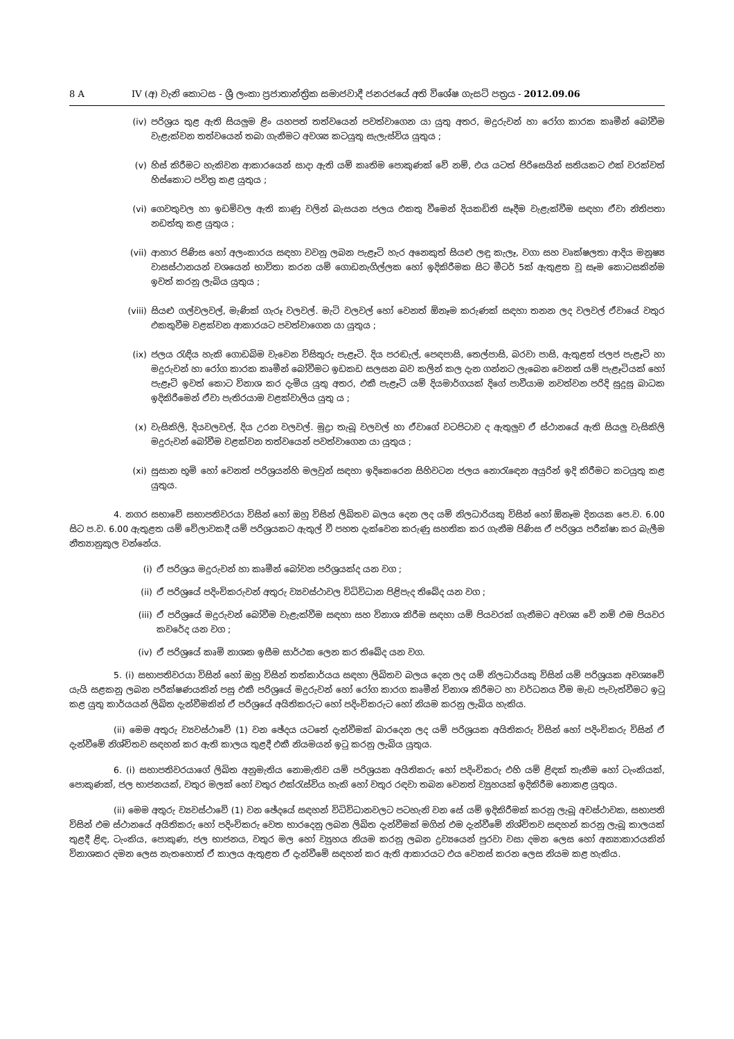8 A IV (අ) වැනි කොටස - ශ්‍රී ලංකා ප්‍රජාතාන්ත්‍රික සමාජවාදී ජනරජයේ අති විශේෂ ගැසට් පත්‍රය - 2012.09.06
(iv) පරිශ්‍රය තුළ ඇති සියලුම ළිං යහපත් තත්වයෙන් පවත්වාගෙන යා යුතු අතර, මදුරුවන් හා රෝග කාරක කෘමීන් බෝවීම වැළැක්වන තත්වයෙන් තබා ගැනීමට අවශ්‍ය කටයුතු සැලැස්විය යුතුය ;
(v) හිස් කිරීමට හැකිවන ආකාරයෙන් සාදා ඇති යම් කෘතිම පොකුණක් වේ නම්, එය යටත් පිරිසෙයින් සතියකට එක් වරක්වත් හිස්කොට පවිත්‍ර කළ යුතුය ;
(vi) ගෙවතුවල හා ඉඩම්වල ඇති කාණු වලින් බැසයන ජලය එකතු වීමෙන් දියකඩිති සෑදීම වැළැක්වීම සඳහා ඒවා නිතිපතා නඩත්තු කළ යුතුය ;
(vii) ආහාර පිණිස හෝ අලංකාරය සඳහා වවනු ලබන පැළෑටි හැර අනෙකුත් සියළු ලඳු කැලෑ, වගා සහ වෘක්ෂලතා ආදිය මනුෂ්‍ය වාසස්ථානයන් වශයෙන් භාවිතා කරන යම් ගොඩනැගිල්ලක හෝ ඉදිකිරීමක සිට මීටර් 5ක් ඇතුළත වූ සෑම කොටසකින්ම ඉවත් කරනු ලැබිය යුතුය ;
(viii) සියළු ගල්වලවල්, මැණික් ගැරූ වලවල්. මැටි වලවල් හෝ වෙනත් ඕනෑම කරුණක් සඳහා තනන ලද වලවල් ඒවායේ වතුර එකතුවීම වළක්වන ආකාරයට පවත්වාගෙන යා යුතුය ;
(ix) ජලය රැඳිය හැකි ගොඩබිම වැවෙන විසිතුරු පැළෑටි. දිය පරඬැල්, පෙඳපාසි, තෙල්පාසි, බරවා පාසි, ඇතුළත් ජලජ පැළෑටි හා මදුරුවන් හා රෝග කාරක කෘමීන් බෝවීමට ඉඩකඩ සලසන බව කලින් කල දැන ගන්නට ලැබෙන වෙනත් යම් පැළෑටියක් හෝ පැළෑටි ඉවත් කොට විනාශ කර දැමිය යුතු අතර, එකී පැළෑටි යම් දියමාර්ගයක් දිගේ පාවීයාම නවත්වන පරිදි සුදුසු බාධක ඉදිකිරීමෙන් ඒවා පැතිරයාම වළක්වාලිය යුතු ය ;
(x) වැසිකිලි, දියවලවල්, දිය උරන වලවල්. මුද්‍රා තැබූ වලවල් හා ඒවාගේ වටපිටාව ද ඇතුලුව ඒ ස්ථානයේ ඇති සියලු වැසිකිලි මදුරුවන් බෝවීම වළක්වන තත්වයෙන් පවත්වාගෙන යා යුතුය ;
(xi) සුසාන භූමි හෝ වෙනත් පරිශ්‍රයන්හි මලවුන් සඳහා ඉදිකෙරෙන සිහිවටන ජලය නොරැඳෙන අයුරින් ඉදි කිරීමට කටයුතු කළ යුතුය.
4. නගර සභාවේ සභාපතිවරයා විසින් හෝ ඔහු විසින් ලිඛිතව බලය දෙන ලද යම් නිලධාරියකු විසින් හෝ ඕනෑම දිනයක පෙ.ව. 6.00 සිට ප.ව. 6.00 ඇතුළත යම් වේලාවකදී යම් පරිශ්‍රයකට ඇතුල් වී පහත දැක්වෙන කරුණු සහතික කර ගැනීම පිණිස ඒ පරිශ්‍රය පරීක්ෂා කර බැලීම නීත්‍යානුකූල වන්නේය.
(i) ඒ පරිශ්‍රය මදුරුවන් හා කෘමීන් බෝවන පරිශ්‍රයක්ද යන වග ;
(ii) ඒ පරිශ්‍රයේ පදිංචිකරුවන් අතුරු ව්‍යවස්ථාවල විධිවිධාන පිළිපැද තිබේද යන වග ;
(iii) ඒ පරිශ්‍රයේ මදුරුවන් බෝවීම වැළැක්වීම සඳහා සහ විනාශ කිරීම සඳහා යම් පියවරක් ගැනීමට අවශ්‍ය වේ නම් එම පියවර කවරේද යන වග ;
(iv) ඒ පරිශ්‍රයේ කෘමි නාශක ඉසීම සාර්ථක ලෙන කර තිබේද යන වග.
5. (i) සභාපතිවරයා විසින් හෝ ඔහු විසින් තත්කාර්යය සඳහා ලිඛිතව බලය දෙන ලද යම් නිලධාරියකු විසින් යම් පරිශ්‍රයක අවශ්‍යවේ යැයි සළකනු ලබන පරීක්ෂණයකින් පසු එකී පරිශ්‍රයේ මදුරුවන් හෝ රෝග කාරග කෘමීන් විනාශ කිරීමට හා වර්ධනය වීම මැඩ පැවැත්වීමට ඉටු කළ යුතු කාර්යයන් ලිඛිත දැන්වීමකින් ඒ පරිශ්‍රයේ අයිතිකරුට හෝ පදිංචිකරුට හෝ නියම කරනු ලැබිය හැකිය.
(ii) මෙම අතුරු ව්‍යවස්ථාවේ (1) වන ඡේදය යටතේ දැන්වීමක් බාරදෙන ලද යම් පරිශ්‍රයක අයිතිකරු විසින් හෝ පදිංචිකරු විසින් ඒ දැන්වීමේ නිශ්චිතව සඳහන් කර ඇති කාලය තුළදී එකී නියමයන් ඉටු කරනු ලැබිය යුතුය.
6. (i) සභාපතිවරයාගේ ලිඛිත අනුමැතිය නොමැතිව යම් පරිශ්‍රයක අයිතිකරු හෝ පදිංචිකරු එහි යම් ළිඳක් තැනීම හෝ ටැංකියක්, පොකුණක්, ජල භාජනයක්, වතුර මලක් හෝ වතුර එක්රැස්විය හැකි හෝ වතුර රඳවා තබන වෙනත් ව්‍යුහයක් ඉදිකිරීම නොකළ යුතුය.
(ii) මෙම අතුරු ව්‍යවස්ථාවේ (1) වන ඡේදයේ සඳහන් විධිවිධානවලට පටහැනි වන සේ යම් ඉදිකිරීමක් කරනු ලැබූ අවස්ථාවක, සභාපති විසින් එම ස්ථානයේ අයිතිකරු හෝ පදිංචිකරු වෙත භාරදෙනු ලබන ලිඛිත දැන්වීමක් මගින් එම දැන්වීමේ නිශ්චිතව සඳහන් කරනු ලැබූ කාලයක් තුළදී ළිඳ, ටැංකිය, පොකුණ, ජල භාජනය, වතුර මල හෝ ව්‍යුහය නියම කරනු ලබන ද්‍රව්‍යයෙන් පුරවා වසා දමන ලෙස හෝ අන්‍යාකාරයකින් විනාශකර දමන ලෙස නැතහොත් ඒ කාලය ඇතුළත ඒ දැන්වීමේ සඳහන් කර ඇති ආකාරයට එය වෙනස් කරන ලෙස නියම කළ හැකිය.